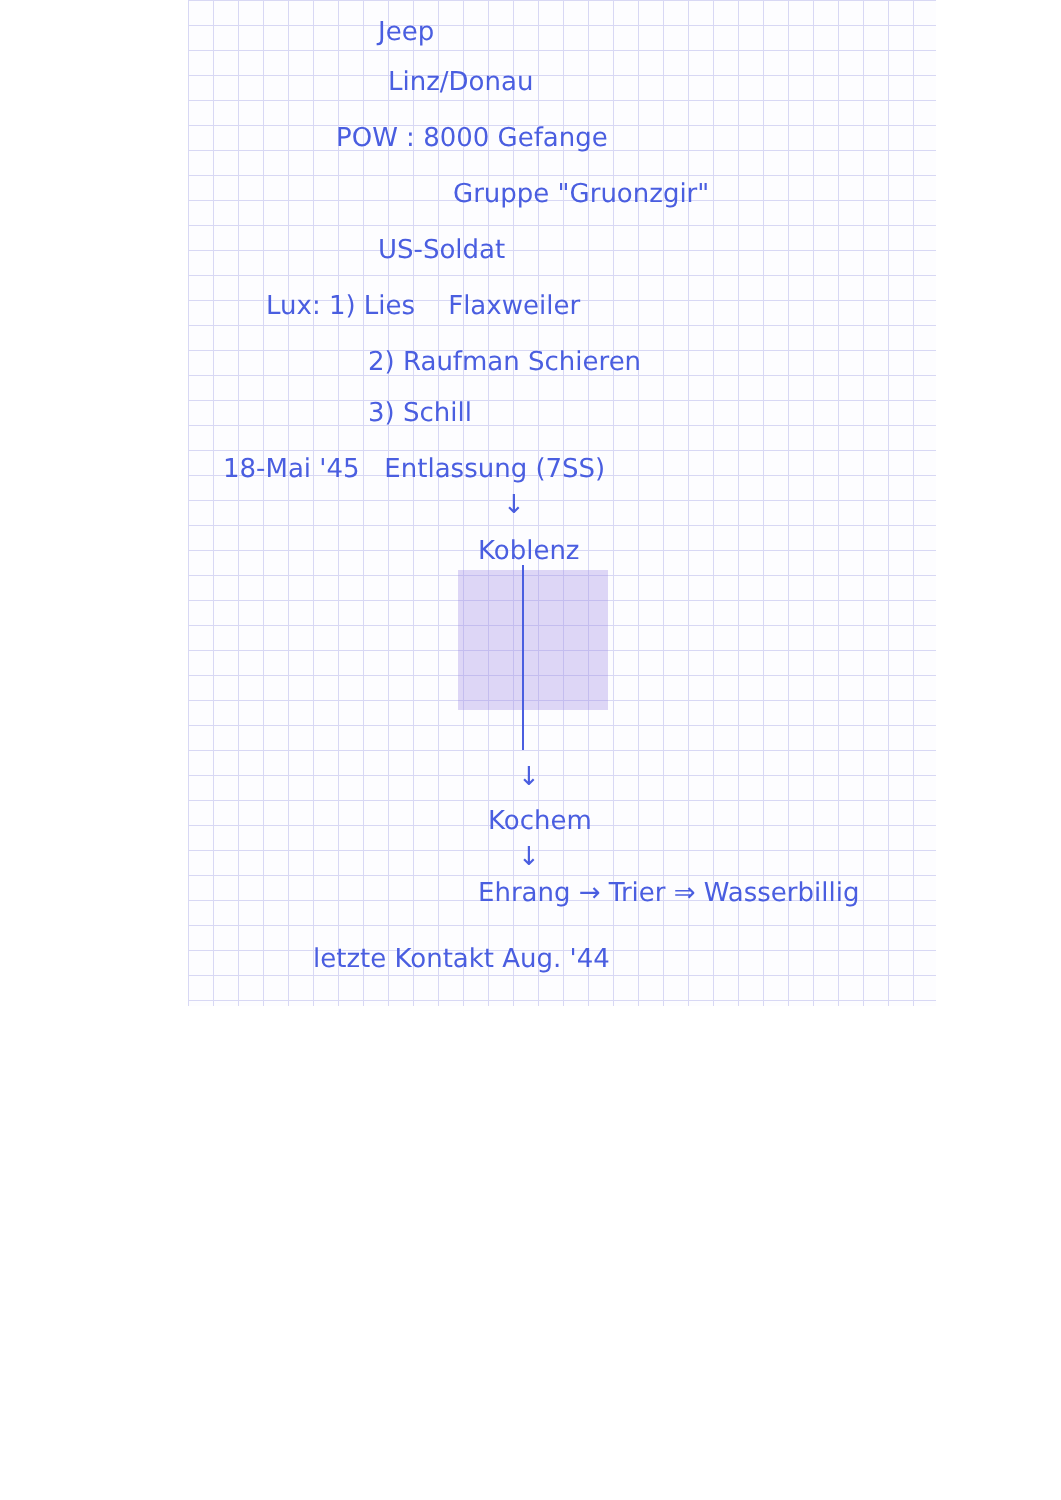Jeep
Linz/Donau
POW : 8000 Gefange
Gruppe "Gruonzgir"
US-Soldat
Lux: 1) Lies Flaxweiler
2) Raufman Schieren
3) Schill
18-Mai '45 Entlassung (7SS)
↓
Koblenz
↓
Kochem
↓
Ehrang → Trier ⇒ Wasserbillig
letzte Kontakt Aug. '44